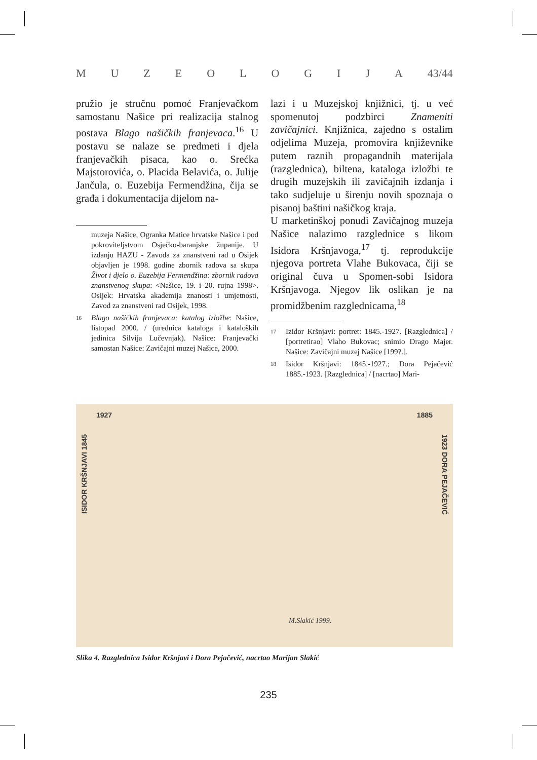MUZEOLOGIJA 43/44
pružio je stručnu pomoć Franjevačkom samostanu Našice pri realizacija stalnog postava Blago našičkih franjevaca.<sup>16</sup> U postavu se nalaze se predmeti i djela franjevačkih pisaca, kao o. Srećka Majstorovića, o. Placida Belavića, o. Julije Jančula, o. Euzebija Fermendžina, čija se građa i dokumentacija dijelom na-
muzeja Našice, Ogranka Matice hrvatske Našice i pod pokroviteljstvom Osječko-baranjske županije. U izdanju HAZU - Zavoda za znanstveni rad u Osijek objavljen je 1998. godine zbornik radova sa skupa Život i djelo o. Euzebija Fermendžina: zbornik radova znanstvenog skupa: <Našice, 19. i 20. rujna 1998>. Osijek: Hrvatska akademija znanosti i umjetnosti, Zavod za znanstveni rad Osijek, 1998.
16 Blago našičkih franjevaca: katalog izložbe: Našice, listopad 2000. / (urednica kataloga i kataloških jedinica Silvija Lučevnjak). Našice: Franjevački samostan Našice: Zavičajni muzej Našice, 2000.
lazi i u Muzejskoj knjižnici, tj. u već spomenutoj podzbirci Znameniti zavičajnici. Knjižnica, zajedno s ostalim odjelima Muzeja, promovira književnike putem raznih propagandnih materijala (razglednica), biltena, kataloga izložbi te drugih muzejskih ili zavičajnih izdanja i tako sudjeluje u širenju novih spoznaja o pisanoj baštini našičkog kraja.
U marketinškoj ponudi Zavičajnog muzeja Našice nalazimo razglednice s likom Isidora Kršnjavoga,<sup>17</sup> tj. reprodukcije njegova portreta Vlahe Bukovaca, čiji se original čuva u Spomen-sobi Isidora Kršnjavoga. Njegov lik oslikan je na promidžbenim razglednicama,<sup>18</sup>
17 Izidor Kršnjavi: portret: 1845.-1927. [Razglednica] / [portretirao] Vlaho Bukovac; snimio Drago Majer. Našice: Zavičajni muzej Našice [199?.].
18 Isidor Kršnjavi: 1845.-1927.; Dora Pejačević 1885.-1923. [Razglednica] / [nacrtao] Mari-
1927 1885
ISIDOR KRŠNJAVI 1845
1923 DORA PEJAČEVIĆ
M.Slakić 1999.
Slika 4. Razglednica Isidor Kršnjavi i Dora Pejačević, nacrtao Marijan Slakić
235